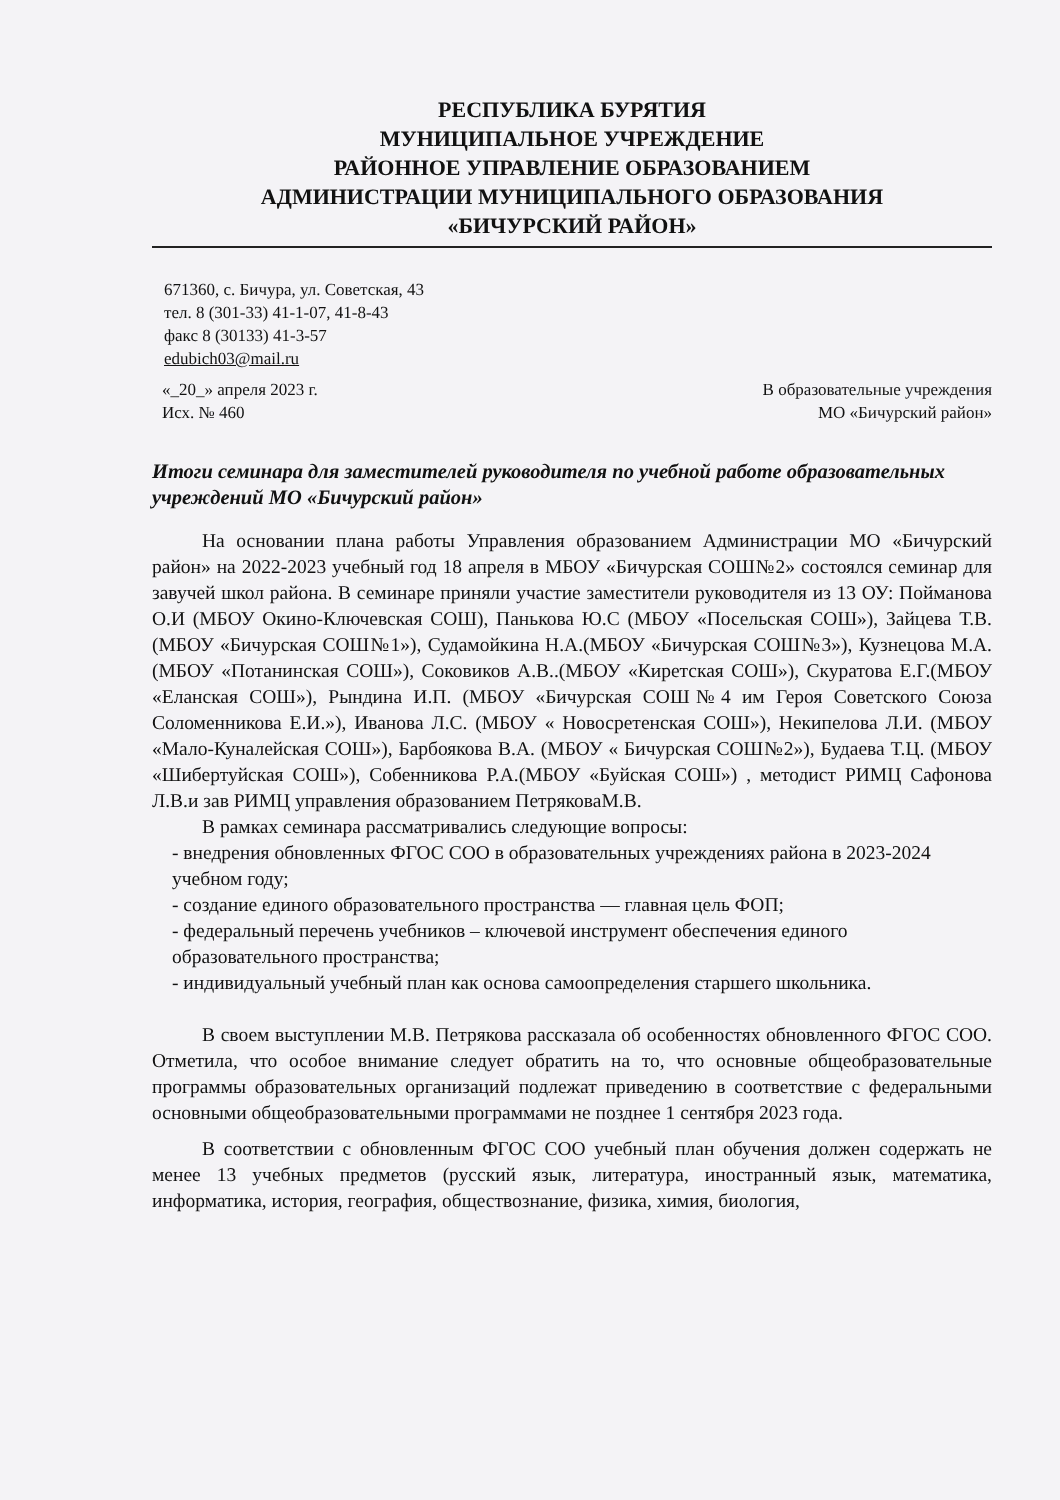РЕСПУБЛИКА БУРЯТИЯ
МУНИЦИПАЛЬНОЕ УЧРЕЖДЕНИЕ
РАЙОННОЕ УПРАВЛЕНИЕ ОБРАЗОВАНИЕМ
АДМИНИСТРАЦИИ МУНИЦИПАЛЬНОГО ОБРАЗОВАНИЯ
«БИЧУРСКИЙ РАЙОН»
671360, с. Бичура, ул. Советская, 43
тел. 8 (301-33) 41-1-07, 41-8-43
факс 8 (30133) 41-3-57
edubich03@mail.ru
«_20_» апреля 2023 г.
Исх. № 460
В образовательные учреждения
МО «Бичурский район»
Итоги семинара для заместителей руководителя по учебной работе образовательных учреждений МО «Бичурский район»
На основании плана работы Управления образованием Администрации МО «Бичурский район» на 2022-2023 учебный год 18 апреля в МБОУ «Бичурская СОШ№2» состоялся семинар для завучей школ района. В семинаре приняли участие заместители руководителя из 13 ОУ: Пойманова О.И (МБОУ Окино-Ключевская СОШ), Панькова Ю.С (МБОУ «Посельская СОШ»), Зайцева Т.В. (МБОУ «Бичурская СОШ№1»), Судамойкина Н.А.(МБОУ «Бичурская СОШ№3»), Кузнецова М.А.(МБОУ «Потанинская СОШ»), Соковиков А.В..(МБОУ «Киретская СОШ»), Скуратова Е.Г.(МБОУ «Еланская СОШ»), Рындина И.П. (МБОУ «Бичурская СОШ№4 им Героя Советского Союза Соломенникова Е.И.»), Иванова Л.С. (МБОУ « Новосретенская СОШ»), Некипелова Л.И. (МБОУ «Мало-Куналейская СОШ»), Барбоякова В.А. (МБОУ « Бичурская СОШ№2»), Будаева Т.Ц. (МБОУ «Шибертуйская СОШ»), Собенникова Р.А.(МБОУ «Буйская СОШ») , методист РИМЦ Сафонова Л.В.и зав РИМЦ управления образованием ПетряковаМ.В.
В рамках семинара рассматривались следующие вопросы:
- внедрения обновленных ФГОС СОО в образовательных учреждениях района в 2023-2024 учебном году;
- создание единого образовательного пространства — главная цель ФОП;
- федеральный перечень учебников – ключевой инструмент обеспечения единого образовательного пространства;
- индивидуальный учебный план как основа самоопределения старшего школьника.
В своем выступлении М.В. Петрякова рассказала об особенностях обновленного ФГОС СОО. Отметила, что особое внимание следует обратить на то, что основные общеобразовательные программы образовательных организаций подлежат приведению в соответствие с федеральными основными общеобразовательными программами не позднее 1 сентября 2023 года.
В соответствии с обновленным ФГОС СОО учебный план обучения должен содержать не менее 13 учебных предметов (русский язык, литература, иностранный язык, математика, информатика, история, география, обществознание, физика, химия, биология,